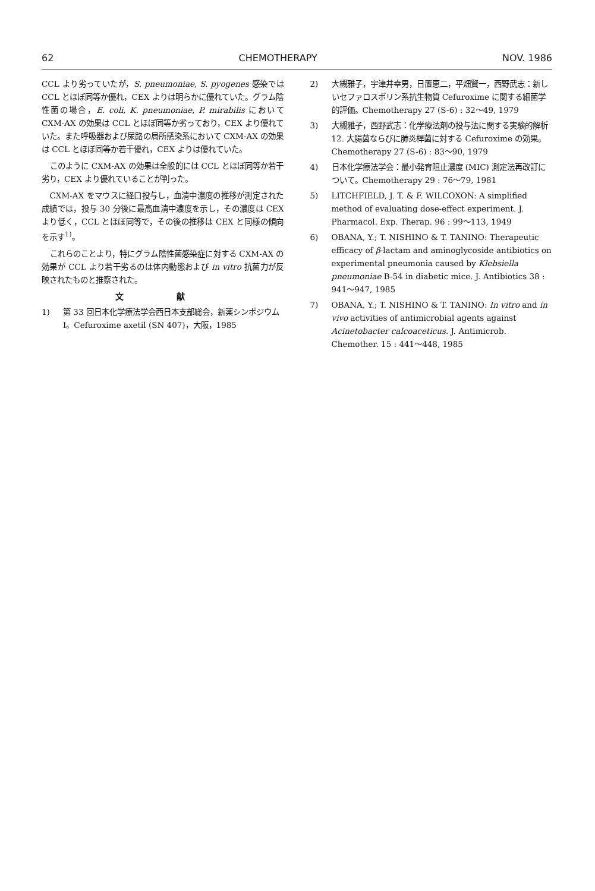62 CHEMOTHERAPY NOV. 1986
CCL より劣っていたが，S. pneumoniae, S. pyogenes 感染では CCL とほぼ同等か優れ，CEX よりは明らかに優れていた。グラム陰性菌の場合，E. coli, K. pneumoniae, P. mirabilis において CXM-AX の効果は CCL とほぼ同等か劣っており，CEX より優れていた。また呼吸器および尿路の局所感染系において CXM-AX の効果は CCL とほぼ同等か若干優れ，CEX よりは優れていた。
このように CXM-AX の効果は全般的には CCL とほぼ同等か若干劣り，CEX より優れていることが判った。
CXM-AX をマウスに経口投与し，血清中濃度の推移が測定された成績では，投与 30 分後に最高血清中濃度を示し，その濃度は CEX より低く，CCL とほぼ同等で，その後の推移は CEX と同様の傾向を示す<sup>1)</sup>。
これらのことより，特にグラム陰性菌感染症に対する CXM-AX の効果が CCL より若干劣るのは体内動態および in vitro 抗菌力が反映されたものと推察された。
文 献
1) 第 33 回日本化学療法学会西日本支部総会，新薬シンポジウム I。Cefuroxime axetil (SN 407)，大阪，1985
2) 大槻雅子，宇津井幸男，日置恵二，平畑賢一，西野武志：新しいセファロスポリン系抗生物質 Cefuroxime に関する細菌学的評価。Chemotherapy 27 (S-6) : 32〜49, 1979
3) 大槻雅子，西野武志：化学療法剤の投与法に関する実験的解析 12. 大腸菌ならびに肺炎桿菌に対する Cefuroxime の効果。Chemotherapy 27 (S-6) : 83〜90, 1979
4) 日本化学療法学会：最小発育阻止濃度 (MIC) 測定法再改訂について。Chemotherapy 29 : 76〜79, 1981
5) LITCHFIELD, J. T. & F. WILCOXON: A simplified method of evaluating dose-effect experiment. J. Pharmacol. Exp. Therap. 96 : 99〜113, 1949
6) OBANA, Y.; T. NISHINO & T. TANINO: Therapeutic efficacy of β-lactam and aminoglycoside antibiotics on experimental pneumonia caused by Klebsiella pneumoniae B-54 in diabetic mice. J. Antibiotics 38 : 941〜947, 1985
7) OBANA, Y.; T. NISHINO & T. TANINO: In vitro and in vivo activities of antimicrobial agents against Acinetobacter calcoaceticus. J. Antimicrob. Chemother. 15 : 441〜448, 1985